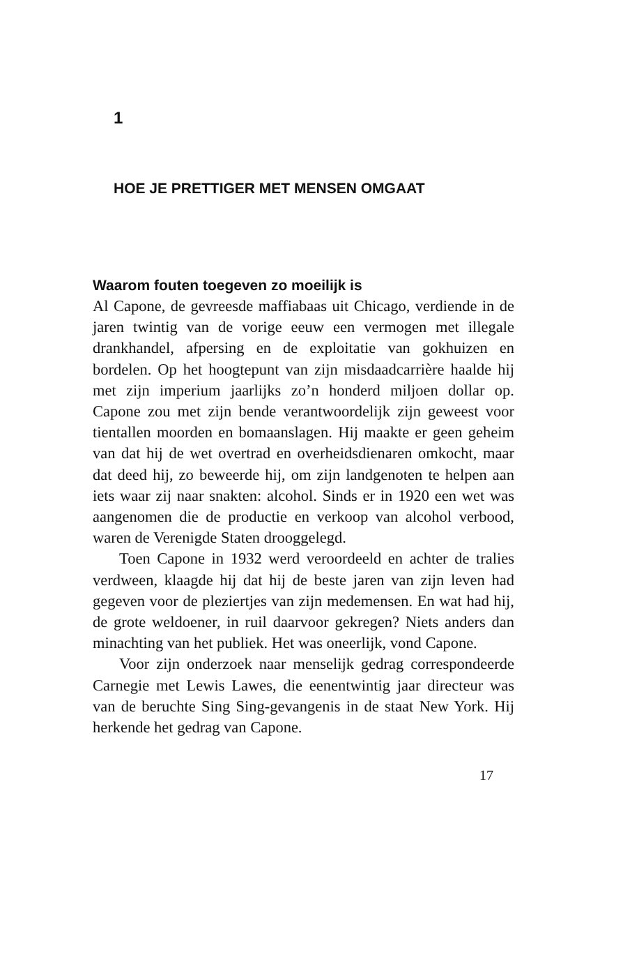1
HOE JE PRETTIGER MET MENSEN OMGAAT
Waarom fouten toegeven zo moeilijk is
Al Capone, de gevreesde maffiabaas uit Chicago, verdiende in de jaren twintig van de vorige eeuw een vermogen met illegale drankhandel, afpersing en de exploitatie van gokhuizen en bordelen. Op het hoogtepunt van zijn misdaadcarrière haalde hij met zijn imperium jaarlijks zo’n honderd miljoen dollar op. Capone zou met zijn bende verantwoordelijk zijn geweest voor tientallen moorden en bomaanslagen. Hij maakte er geen geheim van dat hij de wet overtrad en overheidsdienaren omkocht, maar dat deed hij, zo beweerde hij, om zijn landgenoten te helpen aan iets waar zij naar snakten: alcohol. Sinds er in 1920 een wet was aangenomen die de productie en verkoop van alcohol verbood, waren de Verenigde Staten drooggelegd.
Toen Capone in 1932 werd veroordeeld en achter de tralies verdween, klaagde hij dat hij de beste jaren van zijn leven had gegeven voor de pleziertjes van zijn medemensen. En wat had hij, de grote weldoener, in ruil daarvoor gekregen? Niets anders dan minachting van het publiek. Het was oneerlijk, vond Capone.
Voor zijn onderzoek naar menselijk gedrag correspondeerde Carnegie met Lewis Lawes, die eenentwintig jaar directeur was van de beruchte Sing Sing-gevangenis in de staat New York. Hij herkende het gedrag van Capone.
17